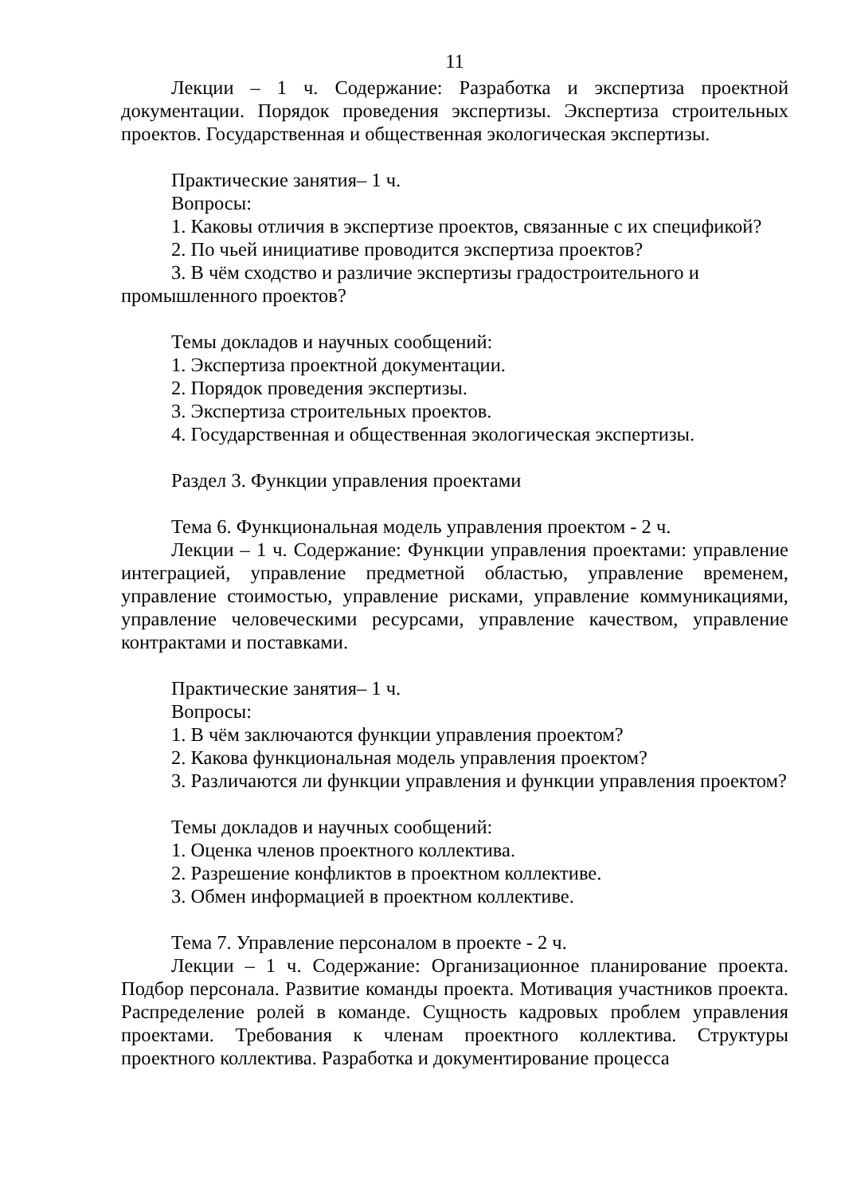11
Лекции – 1 ч. Содержание: Разработка и экспертиза проектной документации. Порядок проведения экспертизы. Экспертиза строительных проектов. Государственная и общественная экологическая экспертизы.
Практические занятия– 1 ч.
Вопросы:
1. Каковы отличия в экспертизе проектов, связанные с их спецификой?
2. По чьей инициативе проводится экспертиза проектов?
3. В чём сходство и различие экспертизы градостроительного и промышленного проектов?
Темы докладов и научных сообщений:
1. Экспертиза проектной документации.
2. Порядок проведения экспертизы.
3. Экспертиза строительных проектов.
4. Государственная и общественная экологическая экспертизы.
Раздел 3. Функции управления проектами
Тема 6. Функциональная модель управления проектом - 2 ч.
Лекции – 1 ч. Содержание: Функции управления проектами: управление интеграцией, управление предметной областью, управление временем, управление стоимостью, управление рисками, управление коммуникациями, управление человеческими ресурсами, управление качеством, управление контрактами и поставками.
Практические занятия– 1 ч.
Вопросы:
1. В чём заключаются функции управления проектом?
2. Какова функциональная модель управления проектом?
3. Различаются ли функции управления и функции управления проектом?
Темы докладов и научных сообщений:
1. Оценка членов проектного коллектива.
2. Разрешение конфликтов в проектном коллективе.
3. Обмен информацией в проектном коллективе.
Тема 7. Управление персоналом в проекте - 2 ч.
Лекции – 1 ч. Содержание: Организационное планирование проекта. Подбор персонала. Развитие команды проекта. Мотивация участников проекта. Распределение ролей в команде. Сущность кадровых проблем управления проектами. Требования к членам проектного коллектива. Структуры проектного коллектива. Разработка и документирование процесса